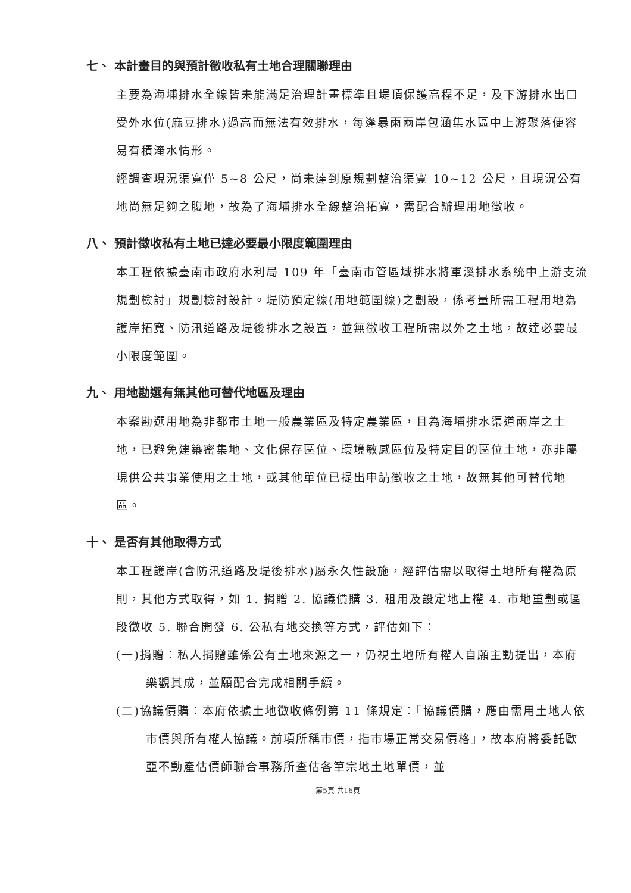七、 本計畫目的與預計徵收私有土地合理關聯理由
主要為海埔排水全線皆未能滿足治理計畫標準且堤頂保護高程不足，及下游排水出口受外水位(麻豆排水)過高而無法有效排水，每逢暴雨兩岸包涵集水區中上游聚落便容易有積淹水情形。
經調查現況渠寬僅 5~8 公尺，尚未達到原規劃整治渠寬 10~12 公尺，且現況公有地尚無足夠之腹地，故為了海埔排水全線整治拓寬，需配合辦理用地徵收。
八、 預計徵收私有土地已達必要最小限度範圍理由
本工程依據臺南市政府水利局 109 年「臺南市管區域排水將軍溪排水系統中上游支流規劃檢討」規劃檢討設計。堤防預定線(用地範圍線)之劃設，係考量所需工程用地為護岸拓寬、防汛道路及堤後排水之設置，並無徵收工程所需以外之土地，故達必要最小限度範圍。
九、 用地勘選有無其他可替代地區及理由
本案勘選用地為非都市土地一般農業區及特定農業區，且為海埔排水渠道兩岸之土地，已避免建築密集地、文化保存區位、環境敏感區位及特定目的區位土地，亦非屬現供公共事業使用之土地，或其他單位已提出申請徵收之土地，故無其他可替代地區。
十、 是否有其他取得方式
本工程護岸(含防汛道路及堤後排水)屬永久性設施，經評估需以取得土地所有權為原則，其他方式取得，如 1. 捐贈 2. 協議價購 3. 租用及設定地上權 4. 市地重劃或區段徵收 5. 聯合開發 6. 公私有地交換等方式，評估如下：
(一)捐贈：私人捐贈雖係公有土地來源之一，仍視土地所有權人自願主動提出，本府樂觀其成，並願配合完成相關手續。
(二)協議價購：本府依據土地徵收條例第 11 條規定：「協議價購，應由需用土地人依市價與所有權人協議。前項所稱市價，指市場正常交易價格」，故本府將委託歐亞不動產估價師聯合事務所查估各筆宗地土地單價，並
第5頁 共16頁